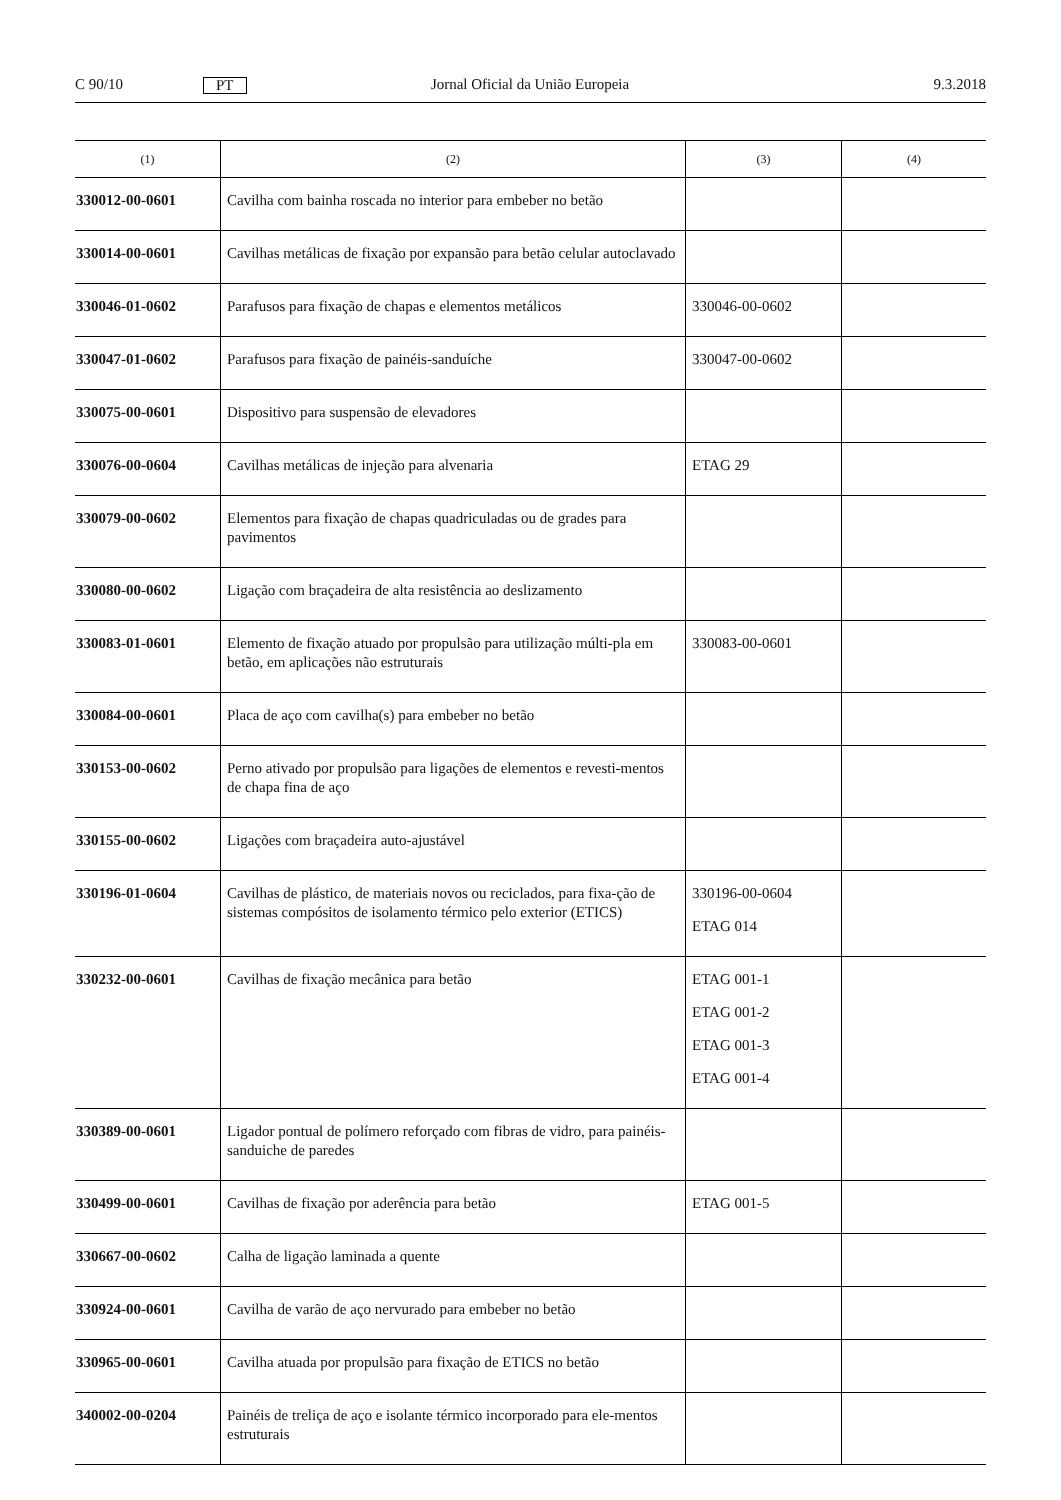C 90/10 PT Jornal Oficial da União Europeia 9.3.2018
| (1) | (2) | (3) | (4) |
| --- | --- | --- | --- |
| 330012-00-0601 | Cavilha com bainha roscada no interior para embeber no betão | | |
| 330014-00-0601 | Cavilhas metálicas de fixação por expansão para betão celular autoclavado | | |
| 330046-01-0602 | Parafusos para fixação de chapas e elementos metálicos | 330046-00-0602 | |
| 330047-01-0602 | Parafusos para fixação de painéis-sanduíche | 330047-00-0602 | |
| 330075-00-0601 | Dispositivo para suspensão de elevadores | | |
| 330076-00-0604 | Cavilhas metálicas de injeção para alvenaria | ETAG 29 | |
| 330079-00-0602 | Elementos para fixação de chapas quadriculadas ou de grades para pavimentos | | |
| 330080-00-0602 | Ligação com braçadeira de alta resistência ao deslizamento | | |
| 330083-01-0601 | Elemento de fixação atuado por propulsão para utilização múlti-pla em betão, em aplicações não estruturais | 330083-00-0601 | |
| 330084-00-0601 | Placa de aço com cavilha(s) para embeber no betão | | |
| 330153-00-0602 | Perno ativado por propulsão para ligações de elementos e revesti-mentos de chapa fina de aço | | |
| 330155-00-0602 | Ligações com braçadeira auto-ajustável | | |
| 330196-01-0604 | Cavilhas de plástico, de materiais novos ou reciclados, para fixa-ção de sistemas compósitos de isolamento térmico pelo exterior (ETICS) | 330196-00-0604 ETAG 014 | |
| 330232-00-0601 | Cavilhas de fixação mecânica para betão | ETAG 001-1 ETAG 001-2 ETAG 001-3 ETAG 001-4 | |
| 330389-00-0601 | Ligador pontual de polímero reforçado com fibras de vidro, para painéis-sanduiche de paredes | | |
| 330499-00-0601 | Cavilhas de fixação por aderência para betão | ETAG 001-5 | |
| 330667-00-0602 | Calha de ligação laminada a quente | | |
| 330924-00-0601 | Cavilha de varão de aço nervurado para embeber no betão | | |
| 330965-00-0601 | Cavilha atuada por propulsão para fixação de ETICS no betão | | |
| 340002-00-0204 | Painéis de treliça de aço e isolante térmico incorporado para ele-mentos estruturais | | |